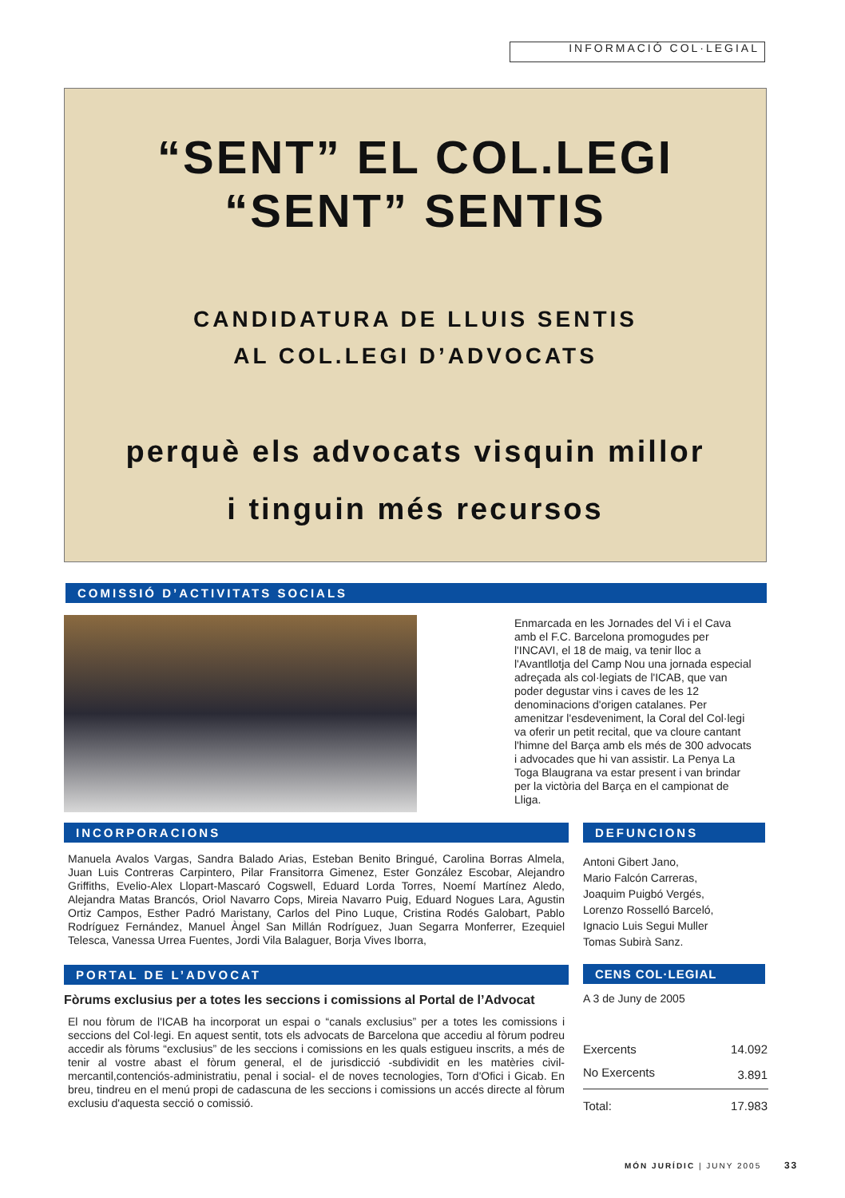INFORMACIÓ COL·LEGIAL
“SENT” EL COL.LEGI
“SENT” SENTIS
CANDIDATURA DE LLUIS SENTIS
AL COL.LEGI D’ADVOCATS
perquè els advocats visquin millor
i tinguin més recursos
COMISSIÓ D’ACTIVITATS SOCIALS
Enmarcada en les Jornades del Vi i el Cava amb el F.C. Barcelona promogudes per l'INCAVI, el 18 de maig, va tenir lloc a l'Avantllotja del Camp Nou una jornada especial adreçada als col·legiats de l'ICAB, que van poder degustar vins i caves de les 12 denominacions d'origen catalanes. Per amenitzar l'esdeveniment, la Coral del Col·legi va oferir un petit recital, que va cloure cantant l'himne del Barça amb els més de 300 advocats i advocades que hi van assistir. La Penya La Toga Blaugrana va estar present i van brindar per la victòria del Barça en el campionat de Lliga.
INCORPORACIONS
Manuela Avalos Vargas, Sandra Balado Arias, Esteban Benito Bringué, Carolina Borras Almela, Juan Luis Contreras Carpintero, Pilar Fransitorra Gimenez, Ester González Escobar, Alejandro Griffiths, Evelio-Alex Llopart-Mascaró Cogswell, Eduard Lorda Torres, Noemí Martínez Aledo, Alejandra Matas Brancós, Oriol Navarro Cops, Mireia Navarro Puig, Eduard Nogues Lara, Agustin Ortiz Campos, Esther Padró Maristany, Carlos del Pino Luque, Cristina Rodés Galobart, Pablo Rodríguez Fernández, Manuel Àngel San Millán Rodríguez, Juan Segarra Monferrer, Ezequiel Telesca, Vanessa Urrea Fuentes, Jordi Vila Balaguer, Borja Vives Iborra,
PORTAL DE L’ADVOCAT
Fòrums exclusius per a totes les seccions i comissions al Portal de l’Advocat
El nou fòrum de l'ICAB ha incorporat un espai o “canals exclusius” per a totes les comissions i seccions del Col·legi. En aquest sentit, tots els advocats de Barcelona que accediu al fòrum podreu accedir als fòrums “exclusius” de les seccions i comissions en les quals estigueu inscrits, a més de tenir al vostre abast el fòrum general, el de jurisdicció -subdividit en les matèries civil-mercantil,contenciós-administratiu, penal i social- el de noves tecnologies, Torn d'Ofici i Gicab. En breu, tindreu en el menú propi de cadascuna de les seccions i comissions un accés directe al fòrum exclusiu d'aquesta secció o comissió.
DEFUNCIONS
Antoni Gibert Jano,
Mario Falcón Carreras,
Joaquim Puigbó Vergés,
Lorenzo Rosselló Barceló,
Ignacio Luis Segui Muller
Tomas Subirà Sanz.
CENS COL·LEGIAL
A 3 de Juny de 2005
| Exercents | 14.092 |
| No Exercents | 3.891 |
| Total: | 17.983 |
MÓN JURÍDIC | JUNY 2005 33